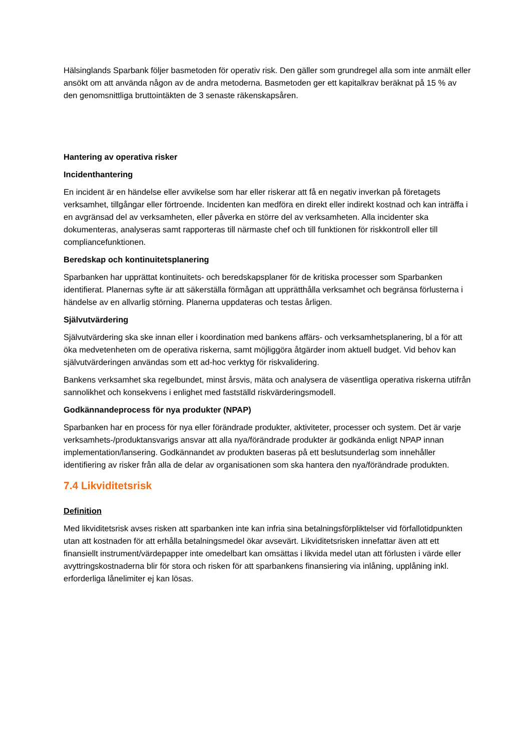Hälsinglands Sparbank följer basmetoden för operativ risk. Den gäller som grundregel alla som inte anmält eller ansökt om att använda någon av de andra metoderna. Basmetoden ger ett kapitalkrav beräknat på 15 % av den genomsnittliga bruttointäkten de 3 senaste räkenskapsåren.
Hantering av operativa risker
Incidenthantering
En incident är en händelse eller avvikelse som har eller riskerar att få en negativ inverkan på företagets verksamhet, tillgångar eller förtroende. Incidenten kan medföra en direkt eller indirekt kostnad och kan inträffa i en avgränsad del av verksamheten, eller påverka en större del av verksamheten. Alla incidenter ska dokumenteras, analyseras samt rapporteras till närmaste chef och till funktionen för riskkontroll eller till compliancefunktionen.
Beredskap och kontinuitetsplanering
Sparbanken har upprättat kontinuitets- och beredskapsplaner för de kritiska processer som Sparbanken identifierat. Planernas syfte är att säkerställa förmågan att upprätthålla verksamhet och begränsa förlusterna i händelse av en allvarlig störning. Planerna uppdateras och testas årligen.
Självutvärdering
Självutvärdering ska ske innan eller i koordination med bankens affärs- och verksamhetsplanering, bl a för att öka medvetenheten om de operativa riskerna, samt möjliggöra åtgärder inom aktuell budget. Vid behov kan självutvärderingen användas som ett ad-hoc verktyg för riskvalidering.
Bankens verksamhet ska regelbundet, minst årsvis, mäta och analysera de väsentliga operativa riskerna utifrån sannolikhet och konsekvens i enlighet med fastställd riskvärderingsmodell.
Godkännandeprocess för nya produkter (NPAP)
Sparbanken har en process för nya eller förändrade produkter, aktiviteter, processer och system. Det är varje verksamhets-/produktansvarigs ansvar att alla nya/förändrade produkter är godkända enligt NPAP innan implementation/lansering. Godkännandet av produkten baseras på ett beslutsunderlag som innehåller identifiering av risker från alla de delar av organisationen som ska hantera den nya/förändrade produkten.
7.4 Likviditetsrisk
Definition
Med likviditetsrisk avses risken att sparbanken inte kan infria sina betalningsförpliktelser vid förfallotidpunkten utan att kostnaden för att erhålla betalningsmedel ökar avsevärt. Likviditetsrisken innefattar även att ett finansiellt instrument/värdepapper inte omedelbart kan omsättas i likvida medel utan att förlusten i värde eller avyttringskostnaderna blir för stora och risken för att sparbankens finansiering via inlåning, upplåning inkl. erforderliga lånelimiter ej kan lösas.